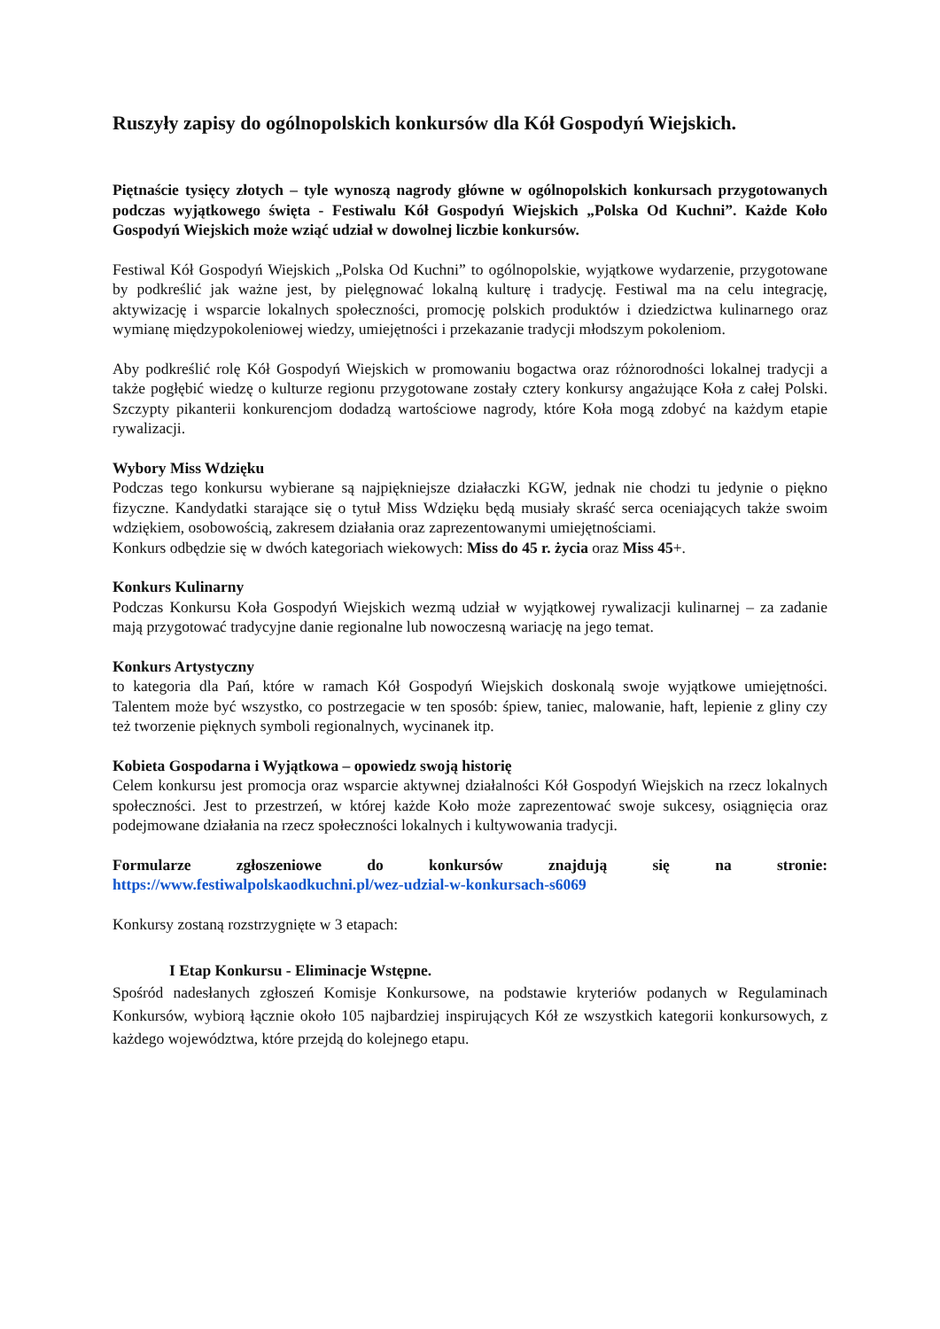Ruszyły zapisy do ogólnopolskich konkursów dla Kół Gospodyń Wiejskich.
Piętnaście tysięcy złotych – tyle wynoszą nagrody główne w ogólnopolskich konkursach przygotowanych podczas wyjątkowego święta - Festiwalu Kół Gospodyń Wiejskich „Polska Od Kuchni”. Każde Koło Gospodyń Wiejskich może wziąć udział w dowolnej liczbie konkursów.
Festiwal Kół Gospodyń Wiejskich „Polska Od Kuchni” to ogólnopolskie, wyjątkowe wydarzenie, przygotowane by podkreślić jak ważne jest, by pielęgnować lokalną kulturę i tradycję. Festiwal ma na celu integrację, aktywizację i wsparcie lokalnych społeczności, promocję polskich produktów i dziedzictwa kulinarnego oraz wymianę międzypokoleniowej wiedzy, umiejętności i przekazanie tradycji młodszym pokoleniom.
Aby podkreślić rolę Kół Gospodyń Wiejskich w promowaniu bogactwa oraz różnorodności lokalnej tradycji a także pogłębić wiedzę o kulturze regionu przygotowane zostały cztery konkursy angażujące Koła z całej Polski. Szczypty pikanterii konkurencjom dodadzą wartościowe nagrody, które Koła mogą zdobyć na każdym etapie rywalizacji.
Wybory Miss Wdzięku
Podczas tego konkursu wybierane są najpiękniejsze działaczki KGW, jednak nie chodzi tu jedynie o piękno fizyczne. Kandydatki starające się o tytuł Miss Wdzięku będą musiały skraść serca oceniających także swoim wdziękiem, osobowością, zakresem działania oraz zaprezentowanymi umiejętnościami.
Konkurs odbędzie się w dwóch kategoriach wiekowych: Miss do 45 r. życia oraz Miss 45+.
Konkurs Kulinarny
Podczas Konkursu Koła Gospodyń Wiejskich wezmą udział w wyjątkowej rywalizacji kulinarnej – za zadanie mają przygotować tradycyjne danie regionalne lub nowoczesną wariację na jego temat.
Konkurs Artystyczny
to kategoria dla Pań, które w ramach Kół Gospodyń Wiejskich doskonalą swoje wyjątkowe umiejętności. Talentem może być wszystko, co postrzegacie w ten sposób: śpiew, taniec, malowanie, haft, lepienie z gliny czy też tworzenie pięknych symboli regionalnych, wycinanek itp.
Kobieta Gospodarna i Wyjątkowa – opowiedz swoją historię
Celem konkursu jest promocja oraz wsparcie aktywnej działalności Kół Gospodyń Wiejskich na rzecz lokalnych społeczności. Jest to przestrzeń, w której każde Koło może zaprezentować swoje sukcesy, osiągnięcia oraz podejmowane działania na rzecz społeczności lokalnych i kultywowania tradycji.
Formularze zgłoszeniowe do konkursów znajdują się na stronie:
https://www.festiwalpolskaodkuchni.pl/wez-udzial-w-konkursach-s6069
Konkursy zostaną rozstrzygnięte w 3 etapach:
I Etap Konkursu - Eliminacje Wstępne.
Spośród nadesłanych zgłoszeń Komisje Konkursowe, na podstawie kryteriów podanych w Regulaminach Konkursów, wybiorą łącznie około 105 najbardziej inspirujących Kół ze wszystkich kategorii konkursowych, z każdego województwa, które przejdą do kolejnego etapu.